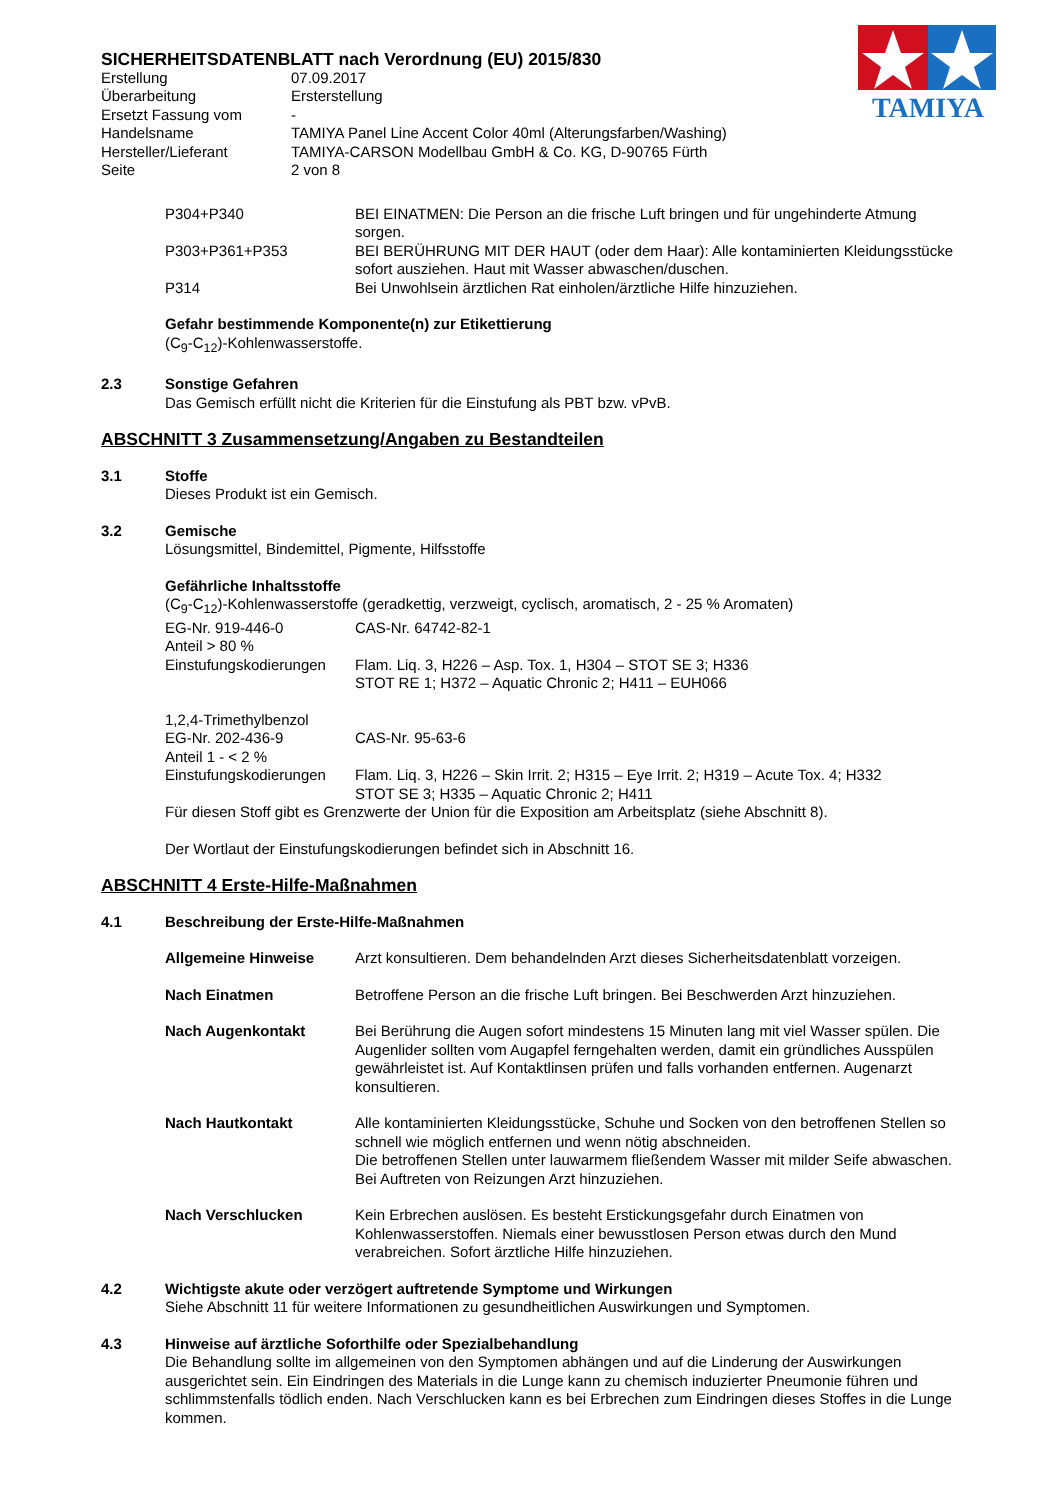TAMIYA
SICHERHEITSDATENBLATT nach Verordnung (EU) 2015/830
Erstellung 07.09.2017
Überarbeitung Ersterstellung
Ersetzt Fassung vom -
Handelsname TAMIYA Panel Line Accent Color 40ml (Alterungsfarben/Washing)
Hersteller/Lieferant TAMIYA-CARSON Modellbau GmbH & Co. KG, D-90765 Fürth
Seite 2 von 8
P304+P340 BEI EINATMEN: Die Person an die frische Luft bringen und für ungehinderte Atmung sorgen.
P303+P361+P353 BEI BERÜHRUNG MIT DER HAUT (oder dem Haar): Alle kontaminierten Kleidungsstücke sofort ausziehen. Haut mit Wasser abwaschen/duschen.
P314 Bei Unwohlsein ärztlichen Rat einholen/ärztliche Hilfe hinzuziehen.
Gefahr bestimmende Komponente(n) zur Etikettierung
(C<sub>9</sub>-C<sub>12</sub>)-Kohlenwasserstoffe.
2.3 Sonstige Gefahren
Das Gemisch erfüllt nicht die Kriterien für die Einstufung als PBT bzw. vPvB.
ABSCHNITT 3 Zusammensetzung/Angaben zu Bestandteilen
3.1 Stoffe
Dieses Produkt ist ein Gemisch.
3.2 Gemische
Lösungsmittel, Bindemittel, Pigmente, Hilfsstoffe
Gefährliche Inhaltsstoffe
(C<sub>9</sub>-C<sub>12</sub>)-Kohlenwasserstoffe (geradkettig, verzweigt, cyclisch, aromatisch, 2 - 25 % Aromaten)
EG-Nr. 919-446-0 CAS-Nr. 64742-82-1
Anteil > 80 %
Einstufungskodierungen
Flam. Liq. 3, H226 – Asp. Tox. 1, H304 – STOT SE 3; H336
STOT RE 1; H372 – Aquatic Chronic 2; H411 – EUH066
1,2,4-Trimethylbenzol
EG-Nr. 202-436-9 CAS-Nr. 95-63-6
Anteil 1 - < 2 %
Einstufungskodierungen
Flam. Liq. 3, H226 – Skin Irrit. 2; H315 – Eye Irrit. 2; H319 – Acute Tox. 4; H332
STOT SE 3; H335 – Aquatic Chronic 2; H411
Für diesen Stoff gibt es Grenzwerte der Union für die Exposition am Arbeitsplatz (siehe Abschnitt 8).
Der Wortlaut der Einstufungskodierungen befindet sich in Abschnitt 16.
ABSCHNITT 4 Erste-Hilfe-Maßnahmen
4.1 Beschreibung der Erste-Hilfe-Maßnahmen
Allgemeine Hinweise Arzt konsultieren. Dem behandelnden Arzt dieses Sicherheitsdatenblatt vorzeigen.
Nach Einatmen Betroffene Person an die frische Luft bringen. Bei Beschwerden Arzt hinzuziehen.
Nach Augenkontakt Bei Berührung die Augen sofort mindestens 15 Minuten lang mit viel Wasser spülen. Die Augenlider sollten vom Augapfel ferngehalten werden, damit ein gründliches Ausspülen gewährleistet ist. Auf Kontaktlinsen prüfen und falls vorhanden entfernen. Augenarzt konsultieren.
Nach Hautkontakt Alle kontaminierten Kleidungsstücke, Schuhe und Socken von den betroffenen Stellen so schnell wie möglich entfernen und wenn nötig abschneiden.
Die betroffenen Stellen unter lauwarmem fließendem Wasser mit milder Seife abwaschen. Bei Auftreten von Reizungen Arzt hinzuziehen.
Nach Verschlucken Kein Erbrechen auslösen. Es besteht Erstickungsgefahr durch Einatmen von Kohlenwasserstoffen. Niemals einer bewusstlosen Person etwas durch den Mund verabreichen. Sofort ärztliche Hilfe hinzuziehen.
4.2 Wichtigste akute oder verzögert auftretende Symptome und Wirkungen
Siehe Abschnitt 11 für weitere Informationen zu gesundheitlichen Auswirkungen und Symptomen.
4.3 Hinweise auf ärztliche Soforthilfe oder Spezialbehandlung
Die Behandlung sollte im allgemeinen von den Symptomen abhängen und auf die Linderung der Auswirkungen ausgerichtet sein. Ein Eindringen des Materials in die Lunge kann zu chemisch induzierter Pneumonie führen und schlimmstenfalls tödlich enden. Nach Verschlucken kann es bei Erbrechen zum Eindringen dieses Stoffes in die Lunge kommen.